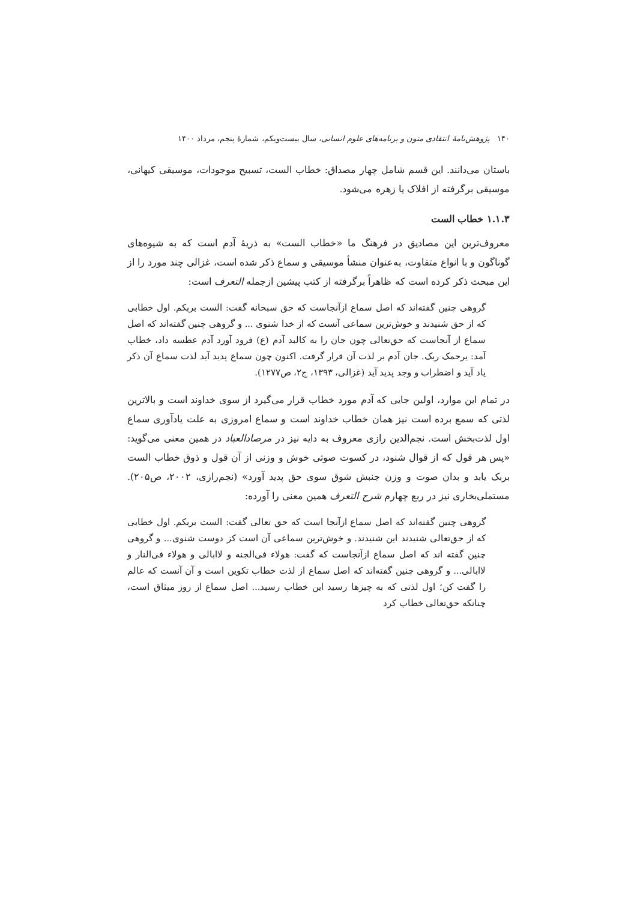۱۴۰ پژوهش‌نامهٔ انتقادی متون و برنامه‌های علوم انسانی، سال بیست‌ویکم، شمارهٔ پنجم، مرداد ۱۴۰۰
باستان می‌دانند. این قسم شامل چهار مصداق: خطاب الست، تسبیح موجودات، موسیقی کیهانی، موسیقی برگرفته از افلاک یا زهره می‌شود.
۱.۱.۳ خطاب الست
معروف‌ترین این مصادیق در فرهنگ ما «خطاب الست» به ذریهٔ آدم است که به شیوه‌های گوناگون و با انواع متفاوت، به‌عنوان منشأ موسیقی و سماع ذکر شده است، غزالی چند مورد را از این مبحث ذکر کرده است که ظاهراً برگرفته از کتب پیشین ازجمله التعرف است:
گروهی چنین گفته‌اند که اصل سماع ازآنجاست که حق سبحانه گفت: الست بربکم. اول خطابی که از حق شنیدند و خوش‌ترین سماعی آنست که از خدا شنوی ... و گروهی چنین گفته‌اند که اصل سماع از آنجاست که حق‌تعالی چون جان را به کالبد آدم (ع) فرود آورد آدم عطسه داد، خطاب آمد: یرحمک ربک. جان آدم بر لذت آن قرار گرفت. اکنون چون سماع پدید آید لذت سماع آن ذکر یاد آید و اضطراب و وجد پدید آید (غزالی، ۱۳۹۳، ج۲، ص۱۲۷۷).
در تمام این موارد، اولین جایی که آدم مورد خطاب قرار می‌گیرد از سوی خداوند است و بالاترین لذتی که سمع برده است نیز همان خطاب خداوند است و سماع امروزی به علت یادآوری سماع اول لذت‌بخش است. نجم‌الدین رازی معروف به دایه نیز در مرصادالعباد در همین معنی می‌گوید: «پس هر قول که از قوال شنود، در کسوت صوتی خوش و وزنی از آن قول و ذوق خطاب الست بربک یابد و بدان صوت و وزن جنبش شوق سوی حق پدید آورد» (نجم‌رازی، ۲۰۰۲، ص۲۰۵). مستملی‌بخاری نیز در ربع چهارم شرح التعرف همین معنی را آورده:
گروهی چنین گفته‌اند که اصل سماع ازآنجا است که حق تعالی گفت: الست بربکم. اول خطابی که از حق‌تعالی شنیدند این شنیدند. و خوش‌ترین سماعی آن است کز دوست شنوی... و گروهی چنین گفته اند که اصل سماع ازآنجاست که گفت: هولاء فی‌الجنه و لاابالی و هولاء فی‌النار و لاابالی... و گروهی چنین گفته‌اند که اصل سماع از لذت خطاب تکوین است و آن آنست که عالم را گفت کن؛ اول لذتی که به چیزها رسید این خطاب رسید... اصل سماع از روز میثاق است، چنانکه حق‌تعالی خطاب کرد